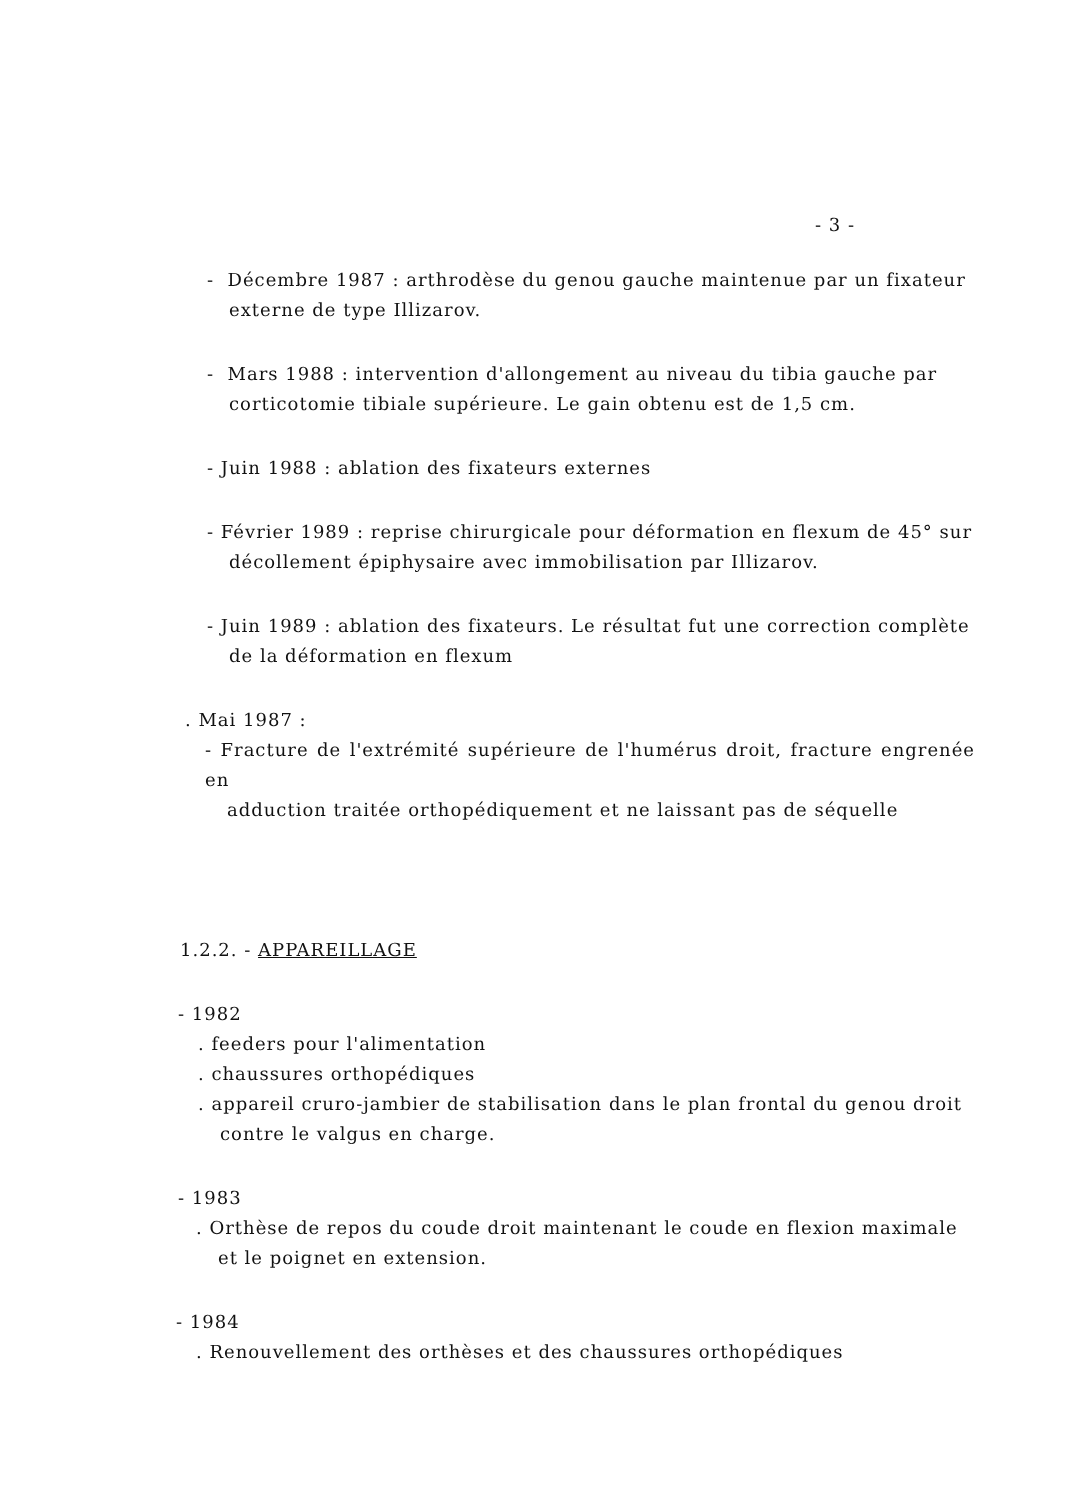- 3 -
- Décembre 1987 : arthrodèse du genou gauche maintenue par un fixateur
externe de type Illizarov.
- Mars 1988 : intervention d'allongement au niveau du tibia gauche par
corticotomie tibiale supérieure. Le gain obtenu est de 1,5 cm.
- Juin 1988 : ablation des fixateurs externes
- Février 1989 : reprise chirurgicale pour déformation en flexum de 45° sur
décollement épiphysaire avec immobilisation par Illizarov.
- Juin 1989 : ablation des fixateurs. Le résultat fut une correction complète
de la déformation en flexum
. Mai 1987 :
- Fracture de l'extrémité supérieure de l'humérus droit, fracture engrenée en
adduction traitée orthopédiquement et ne laissant pas de séquelle
1.2.2. - APPAREILLAGE
- 1982
. feeders pour l'alimentation
. chaussures orthopédiques
. appareil cruro-jambier de stabilisation dans le plan frontal du genou droit
contre le valgus en charge.
- 1983
. Orthèse de repos du coude droit maintenant le coude en flexion maximale
et le poignet en extension.
- 1984
. Renouvellement des orthèses et des chaussures orthopédiques